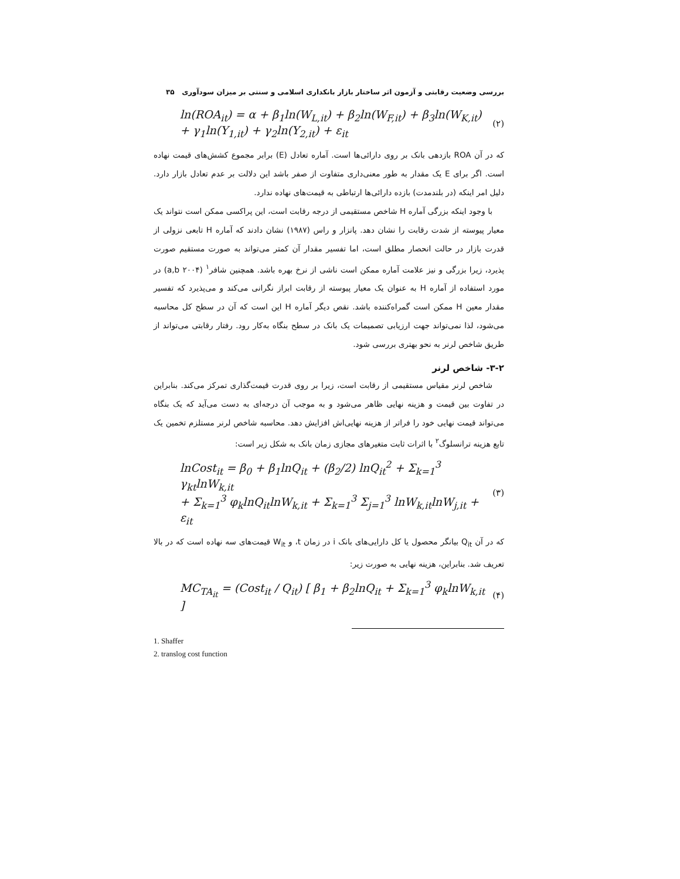بررسی وضعیت رقابتی و آزمون اثر ساختار بازار بانکداری اسلامی و سنتی بر میزان سودآوری ۳۵
ln(ROA<sub>it</sub>) = α + β<sub>1</sub>ln(W<sub>L,it</sub>) + β<sub>2</sub>ln(W<sub>F,it</sub>) + β<sub>3</sub>ln(W<sub>K,it</sub>)
+ γ<sub>1</sub>ln(Y<sub>1,it</sub>) + γ<sub>2</sub>ln(Y<sub>2,it</sub>) + ε<sub>it</sub>
(۲)
که در آن ROA بازدهی بانک بر روی دارائی‌ها است. آماره تعادل (E) برابر مجموع کشش‌های قیمت نهاده است. اگر برای E یک مقدار به طور معنی‌داری متفاوت از صفر باشد این دلالت بر عدم تعادل بازار دارد. دلیل امر اینکه (در بلندمدت) بازده دارائی‌ها ارتباطی به قیمت‌های نهاده ندارد.
با وجود اینکه بزرگی آماره H شاخص مستقیمی از درجه رقابت است، این پراکسی ممکن است نتواند یک معیار پیوسته از شدت رقابت را نشان دهد. پانزار و راس (۱۹۸۷) نشان دادند که آماره H تابعی نزولی از قدرت بازار در حالت انحصار مطلق است، اما تفسیر مقدار آن کمتر می‌تواند به صورت مستقیم صورت پذیرد، زیرا بزرگی و نیز علامت آماره ممکن است ناشی از نرخ بهره باشد. همچنین شافر<sup>۱</sup> (۲۰۰۴ a,b) در مورد استفاده از آماره H به عنوان یک معیار پیوسته از رقابت ابراز نگرانی می‌کند و می‌پذیرد که تفسیر مقدار معین H ممکن است گمراه‌کننده باشد. نقص دیگر آماره H این است که آن در سطح کل محاسبه می‌شود، لذا نمی‌تواند جهت ارزیابی تصمیمات یک بانک در سطح بنگاه به‌کار رود. رفتار رقابتی می‌تواند از طریق شاخص لرنر به نحو بهتری بررسی شود.
۳-۲- شاخص لرنر
شاخص لرنر مقیاس مستقیمی از رقابت است، زیرا بر روی قدرت قیمت‌گذاری تمرکز می‌کند. بنابراین در تفاوت بین قیمت و هزینه نهایی ظاهر می‌شود و به موجب آن درجه‌ای به دست می‌آید که یک بنگاه می‌تواند قیمت نهایی خود را فراتر از هزینه نهایی‌اش افزایش دهد. محاسبه شاخص لرنر مستلزم تخمین یک تابع هزینه ترانسلوگ<sup>۲</sup> با اثرات ثابت متغیرهای مجازی زمان بانک به شکل زیر است:
lnCost<sub>it</sub> = β<sub>0</sub> + β<sub>1</sub>lnQ<sub>it</sub> + (β<sub>2</sub>/2) lnQ<sub>it</sub><sup>2</sup> + Σ<sub>k=1</sub><sup>3</sup> γ<sub>kt</sub>lnW<sub>k,it</sub>
+ Σ<sub>k=1</sub><sup>3</sup> φ<sub>k</sub>lnQ<sub>it</sub>lnW<sub>k,it</sub> + Σ<sub>k=1</sub><sup>3</sup> Σ<sub>j=1</sub><sup>3</sup> lnW<sub>k,it</sub>lnW<sub>j,it</sub> + ε<sub>it</sub>
(۳)
که در آن Q<sub>it</sub> بیانگر محصول یا کل دارایی‌های بانک i در زمان t، و W<sub>it</sub> قیمت‌های سه نهاده است که در بالا تعریف شد. بنابراین، هزینه نهایی به صورت زیر:
MC<sub>TA<sub>it</sub></sub> = (Cost<sub>it</sub> / Q<sub>it</sub>) [ β<sub>1</sub> + β<sub>2</sub>lnQ<sub>it</sub> + Σ<sub>k=1</sub><sup>3</sup> φ<sub>k</sub>lnW<sub>k,it</sub> ]
(۴)
1. Shaffer
2. translog cost function